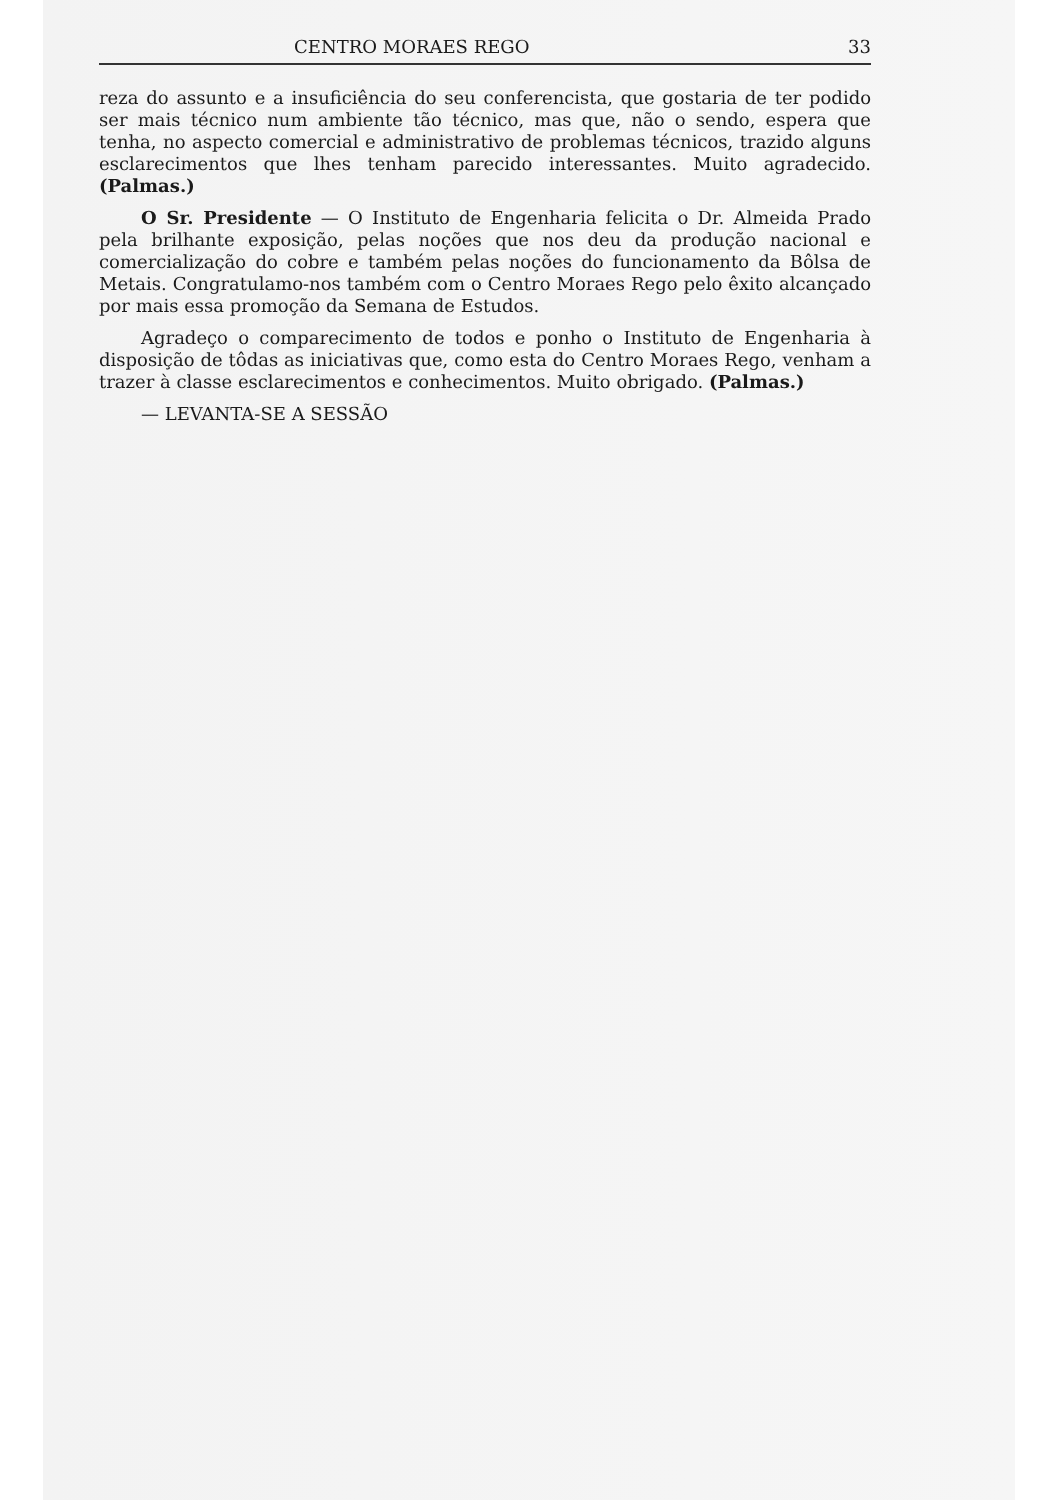CENTRO MORAES REGO 33
reza do assunto e a insuficiência do seu conferencista, que gostaria de ter podido ser mais técnico num ambiente tão técnico, mas que, não o sendo, espera que tenha, no aspecto comercial e administrativo de problemas técnicos, trazido alguns esclarecimentos que lhes tenham parecido interessantes. Muito agradecido. (Palmas.)
O Sr. Presidente — O Instituto de Engenharia felicita o Dr. Almeida Prado pela brilhante exposição, pelas noções que nos deu da produção nacional e comercialização do cobre e também pelas noções do funcionamento da Bôlsa de Metais. Congratulamo-nos também com o Centro Moraes Rego pelo êxito alcançado por mais essa promoção da Semana de Estudos.
Agradeço o comparecimento de todos e ponho o Instituto de Engenharia à disposição de tôdas as iniciativas que, como esta do Centro Moraes Rego, venham a trazer à classe esclarecimentos e conhecimentos. Muito obrigado. (Palmas.)
— LEVANTA-SE A SESSÃO